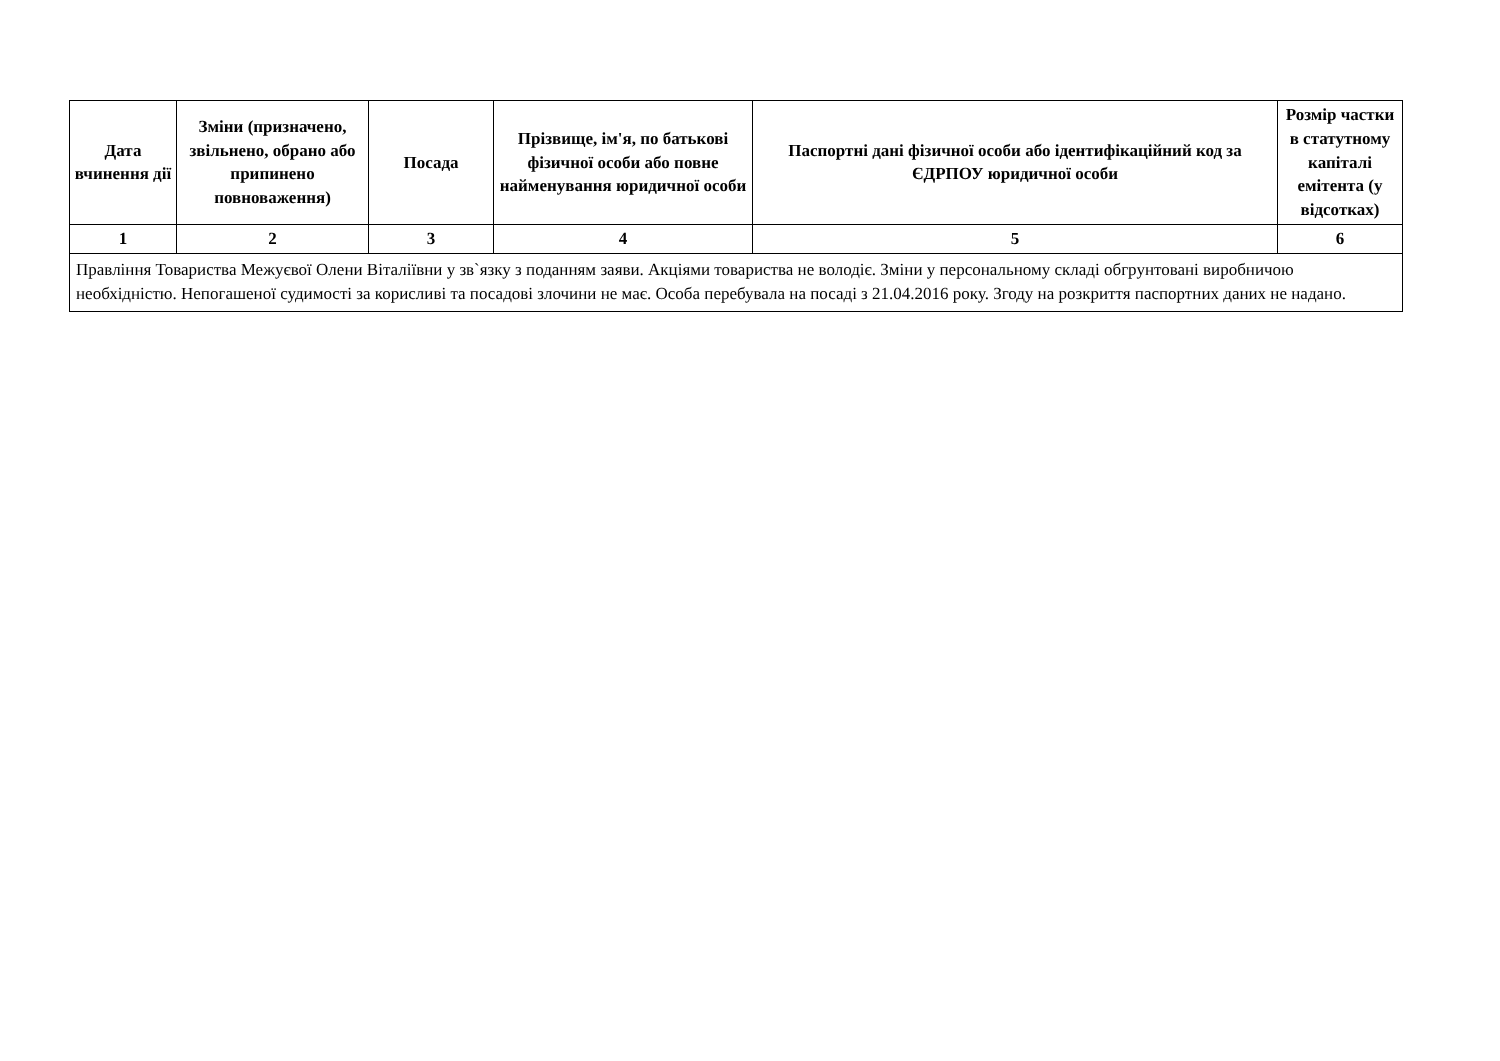| Дата вчинення дії | Зміни (призначено, звільнено, обрано або припинено повноваження) | Посада | Прізвище, ім'я, по батькові фізичної особи або повне найменування юридичної особи | Паспортні дані фізичної особи або ідентифікаційний код за ЄДРПОУ юридичної особи | Розмір частки в статутному капіталі емітента (у відсотках) |
| --- | --- | --- | --- | --- | --- |
| 1 | 2 | 3 | 4 | 5 | 6 |
| Правління Товариства Межуєвої Олени Віталіївни у зв`язку з поданням заяви. Акціями товариства не володіє. Зміни у персональному складі обгрунтовані виробничою необхідністю. Непогашеної судимості за корисливі та посадові злочини не має. Особа перебувала на посаді з 21.04.2016 року. Згоду на розкриття паспортних даних не надано. | | | | | |